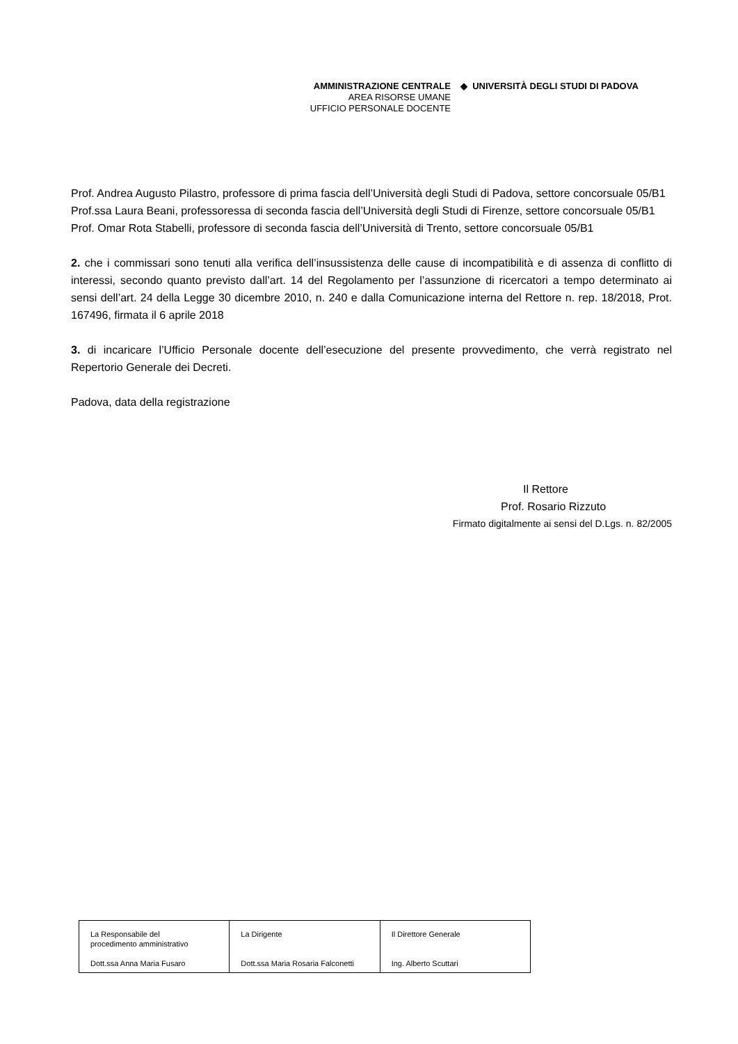AMMINISTRAZIONE CENTRALE
AREA RISORSE UMANE
UFFICIO PERSONALE DOCENTE ◆ UNIVERSITÀ DEGLI STUDI DI PADOVA
Prof. Andrea Augusto Pilastro, professore di prima fascia dell’Università degli Studi di Padova, settore concorsuale 05/B1
Prof.ssa Laura Beani, professoressa di seconda fascia dell’Università degli Studi di Firenze, settore concorsuale 05/B1
Prof. Omar Rota Stabelli, professore di seconda fascia dell’Università di Trento, settore concorsuale 05/B1
2. che i commissari sono tenuti alla verifica dell’insussistenza delle cause di incompatibilità e di assenza di conflitto di interessi, secondo quanto previsto dall’art. 14 del Regolamento per l’assunzione di ricercatori a tempo determinato ai sensi dell’art. 24 della Legge 30 dicembre 2010, n. 240 e dalla Comunicazione interna del Rettore n. rep. 18/2018, Prot. 167496, firmata il 6 aprile 2018
3. di incaricare l’Ufficio Personale docente dell’esecuzione del presente provvedimento, che verrà registrato nel Repertorio Generale dei Decreti.
Padova, data della registrazione
Il Rettore
Prof. Rosario Rizzuto
Firmato digitalmente ai sensi del D.Lgs. n. 82/2005
| La Responsabile del procedimento amministrativo Dott.ssa Anna Maria Fusaro | La Dirigente Dott.ssa Maria Rosaria Falconetti | Il Direttore Generale Ing. Alberto Scuttari |